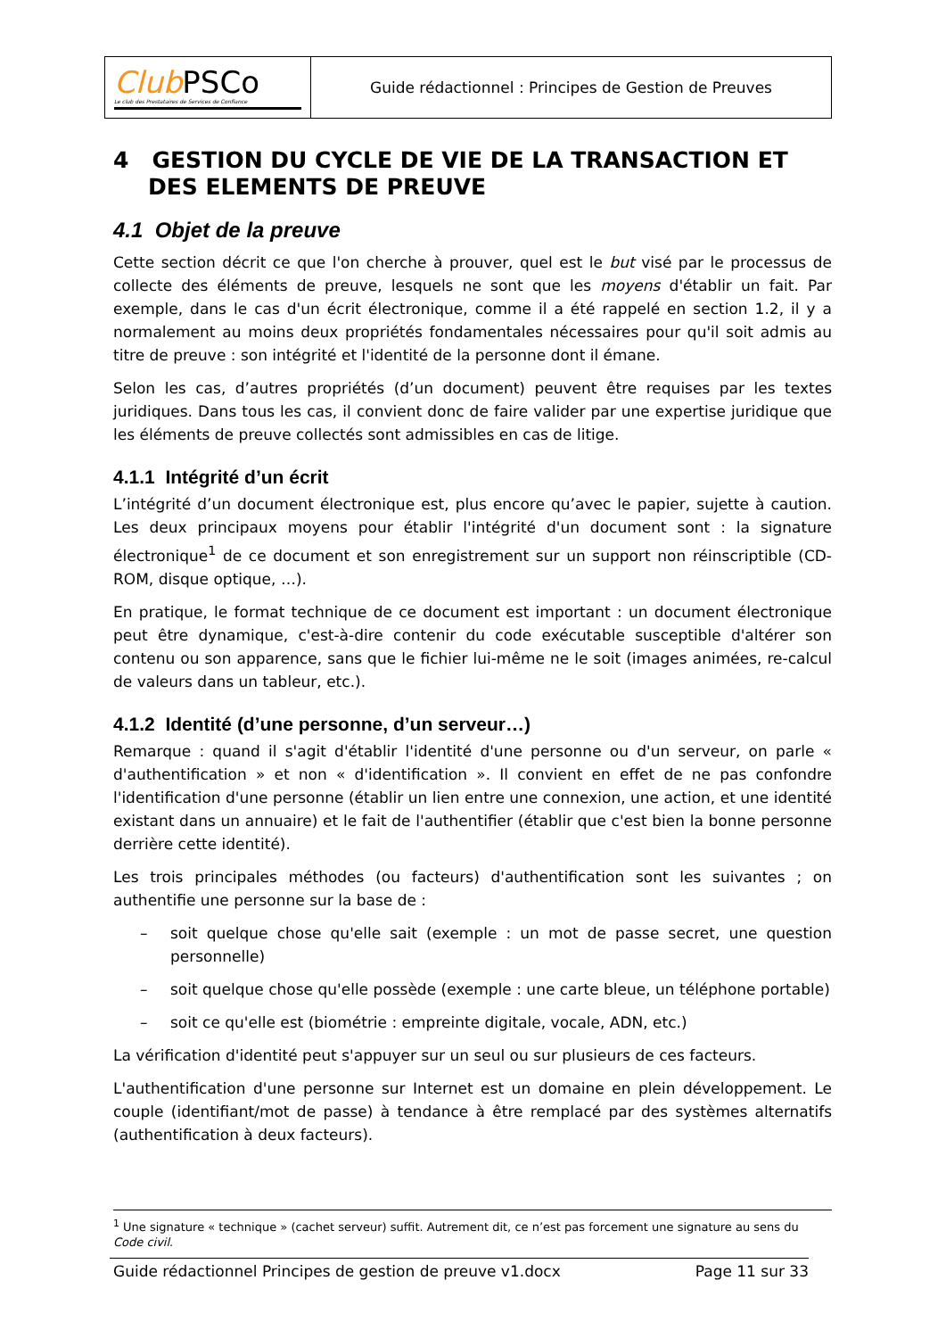| Club PSCo Le club des Prestataires de Services de Confiance | Guide rédactionnel : Principes de Gestion de Preuves |
4 GESTION DU CYCLE DE VIE DE LA TRANSACTION ET DES ELEMENTS DE PREUVE
4.1 Objet de la preuve
Cette section décrit ce que l'on cherche à prouver, quel est le but visé par le processus de collecte des éléments de preuve, lesquels ne sont que les moyens d'établir un fait. Par exemple, dans le cas d'un écrit électronique, comme il a été rappelé en section 1.2, il y a normalement au moins deux propriétés fondamentales nécessaires pour qu'il soit admis au titre de preuve : son intégrité et l'identité de la personne dont il émane.
Selon les cas, d’autres propriétés (d’un document) peuvent être requises par les textes juridiques. Dans tous les cas, il convient donc de faire valider par une expertise juridique que les éléments de preuve collectés sont admissibles en cas de litige.
4.1.1 Intégrité d’un écrit
L’intégrité d’un document électronique est, plus encore qu’avec le papier, sujette à caution. Les deux principaux moyens pour établir l'intégrité d'un document sont : la signature électronique<sup>1</sup> de ce document et son enregistrement sur un support non réinscriptible (CD-ROM, disque optique, …).
En pratique, le format technique de ce document est important : un document électronique peut être dynamique, c'est-à-dire contenir du code exécutable susceptible d'altérer son contenu ou son apparence, sans que le fichier lui-même ne le soit (images animées, re-calcul de valeurs dans un tableur, etc.).
4.1.2 Identité (d’une personne, d’un serveur…)
Remarque : quand il s'agit d'établir l'identité d'une personne ou d'un serveur, on parle « d'authentification » et non « d'identification ». Il convient en effet de ne pas confondre l'identification d'une personne (établir un lien entre une connexion, une action, et une identité existant dans un annuaire) et le fait de l'authentifier (établir que c'est bien la bonne personne derrière cette identité).
Les trois principales méthodes (ou facteurs) d'authentification sont les suivantes ; on authentifie une personne sur la base de :
– soit quelque chose qu'elle sait (exemple : un mot de passe secret, une question personnelle)
– soit quelque chose qu'elle possède (exemple : une carte bleue, un téléphone portable)
– soit ce qu'elle est (biométrie : empreinte digitale, vocale, ADN, etc.)
La vérification d'identité peut s'appuyer sur un seul ou sur plusieurs de ces facteurs.
L'authentification d'une personne sur Internet est un domaine en plein développement. Le couple (identifiant/mot de passe) à tendance à être remplacé par des systèmes alternatifs (authentification à deux facteurs).
<sup>1</sup> Une signature « technique » (cachet serveur) suffit. Autrement dit, ce n’est pas forcement une signature au sens du Code civil.
Guide rédactionnel Principes de gestion de preuve v1.docx Page 11 sur 33